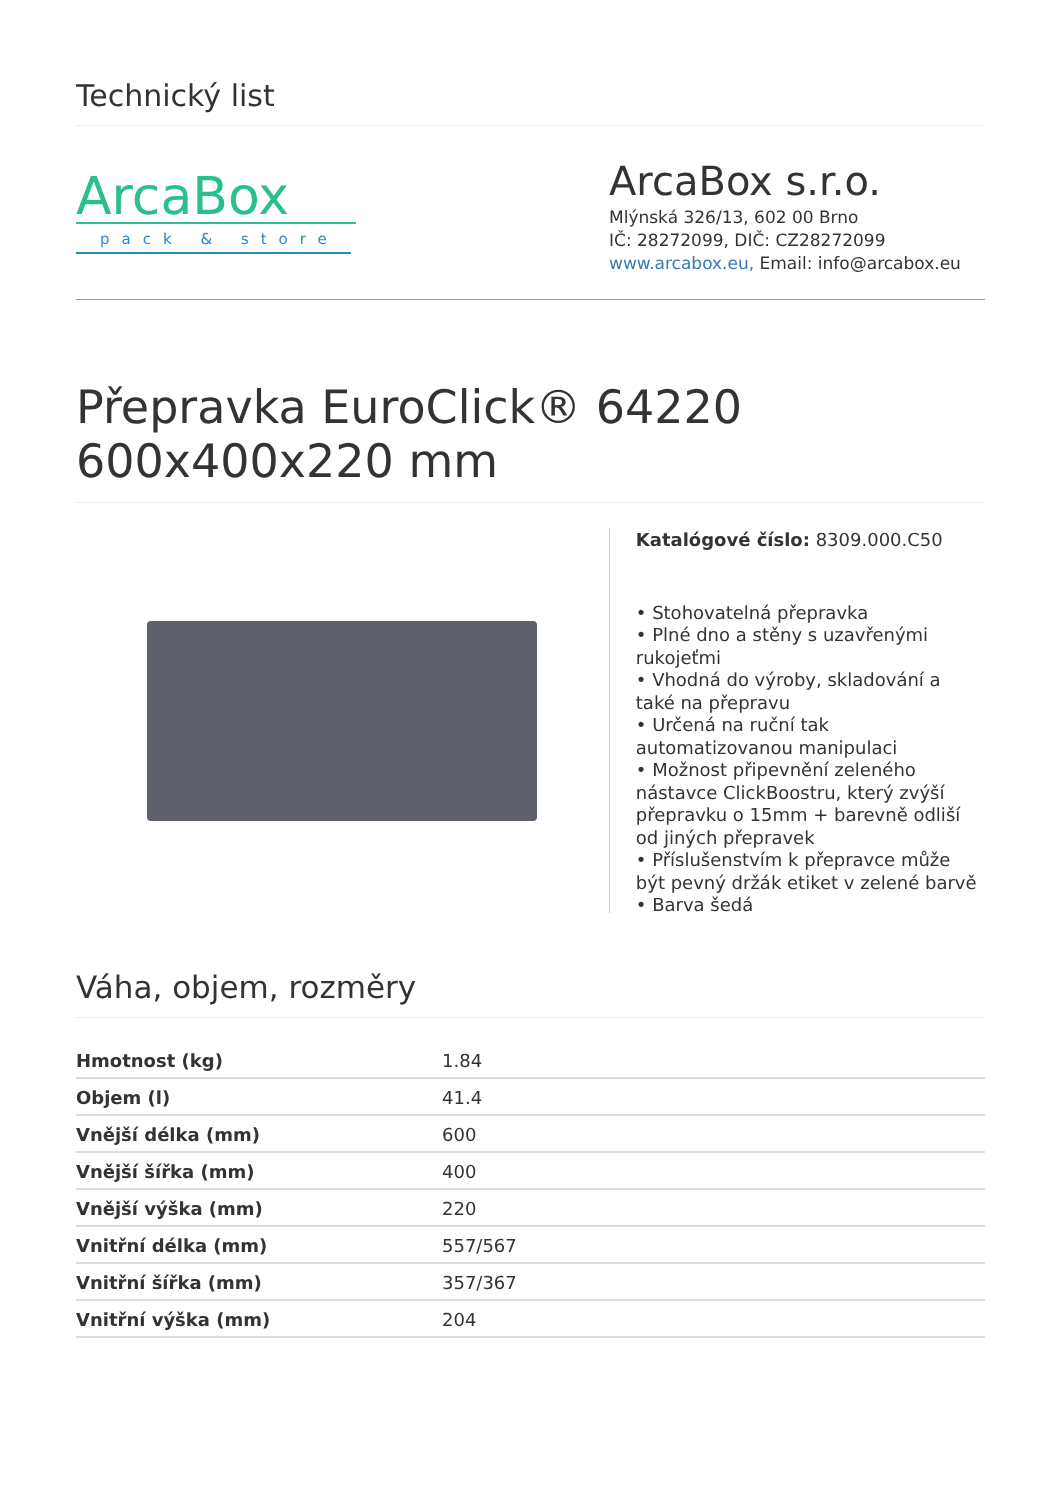Technický list
ArcaBox
pack & store
ArcaBox s.r.o.
Mlýnská 326/13, 602 00 Brno
IČ: 28272099, DIČ: CZ28272099
www.arcabox.eu, Email: info@arcabox.eu
Přepravka EuroClick® 64220 600x400x220 mm
Katalógové číslo: 8309.000.C50
• Stohovatelná přepravka
• Plné dno a stěny s uzavřenými rukojeťmi
• Vhodná do výroby, skladování a také na přepravu
• Určená na ruční tak automatizovanou manipulaci
• Možnost připevnění zeleného nástavce ClickBoostru, který zvýší přepravku o 15mm + barevně odliší od jiných přepravek
• Příslušenstvím k přepravce může být pevný držák etiket v zelené barvě
• Barva šedá
Váha, objem, rozměry
| Hmotnost (kg) | 1.84 |
| Objem (l) | 41.4 |
| Vnější délka (mm) | 600 |
| Vnější šířka (mm) | 400 |
| Vnější výška (mm) | 220 |
| Vnitřní délka (mm) | 557/567 |
| Vnitřní šířka (mm) | 357/367 |
| Vnitřní výška (mm) | 204 |